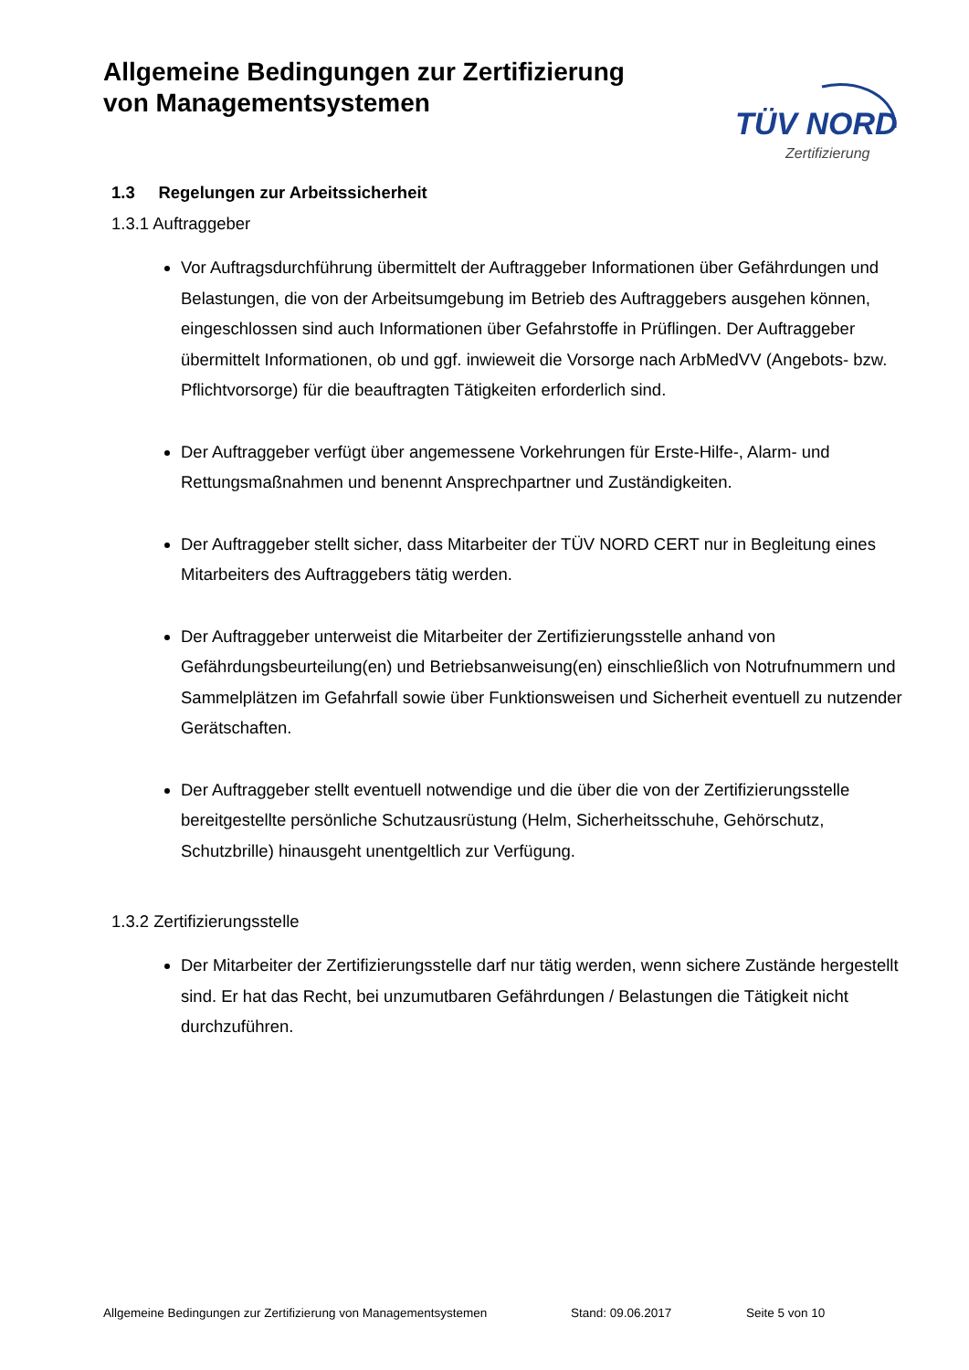Allgemeine Bedingungen zur Zertifizierung
von Managementsystemen
TÜV NORD
Zertifizierung
1.3 Regelungen zur Arbeitssicherheit
1.3.1 Auftraggeber
Vor Auftragsdurchführung übermittelt der Auftraggeber Informationen über Gefährdungen und Belastungen, die von der Arbeitsumgebung im Betrieb des Auftraggebers ausgehen können, eingeschlossen sind auch Informationen über Gefahrstoffe in Prüflingen. Der Auftraggeber übermittelt Informationen, ob und ggf. inwieweit die Vorsorge nach ArbMedVV (Angebots- bzw. Pflichtvorsorge) für die beauftragten Tätigkeiten erforderlich sind.
Der Auftraggeber verfügt über angemessene Vorkehrungen für Erste-Hilfe-, Alarm- und Rettungsmaßnahmen und benennt Ansprechpartner und Zuständigkeiten.
Der Auftraggeber stellt sicher, dass Mitarbeiter der TÜV NORD CERT nur in Begleitung eines Mitarbeiters des Auftraggebers tätig werden.
Der Auftraggeber unterweist die Mitarbeiter der Zertifizierungsstelle anhand von Gefährdungsbeurteilung(en) und Betriebsanweisung(en) einschließlich von Notrufnummern und Sammelplätzen im Gefahrfall sowie über Funktionsweisen und Sicherheit eventuell zu nutzender Gerätschaften.
Der Auftraggeber stellt eventuell notwendige und die über die von der Zertifizierungsstelle bereitgestellte persönliche Schutzausrüstung (Helm, Sicherheitsschuhe, Gehörschutz, Schutzbrille) hinausgeht unentgeltlich zur Verfügung.
1.3.2 Zertifizierungsstelle
Der Mitarbeiter der Zertifizierungsstelle darf nur tätig werden, wenn sichere Zustände hergestellt sind. Er hat das Recht, bei unzumutbaren Gefährdungen / Belastungen die Tätigkeit nicht durchzuführen.
Allgemeine Bedingungen zur Zertifizierung von Managementsystemen Stand: 09.06.2017 Seite 5 von 10